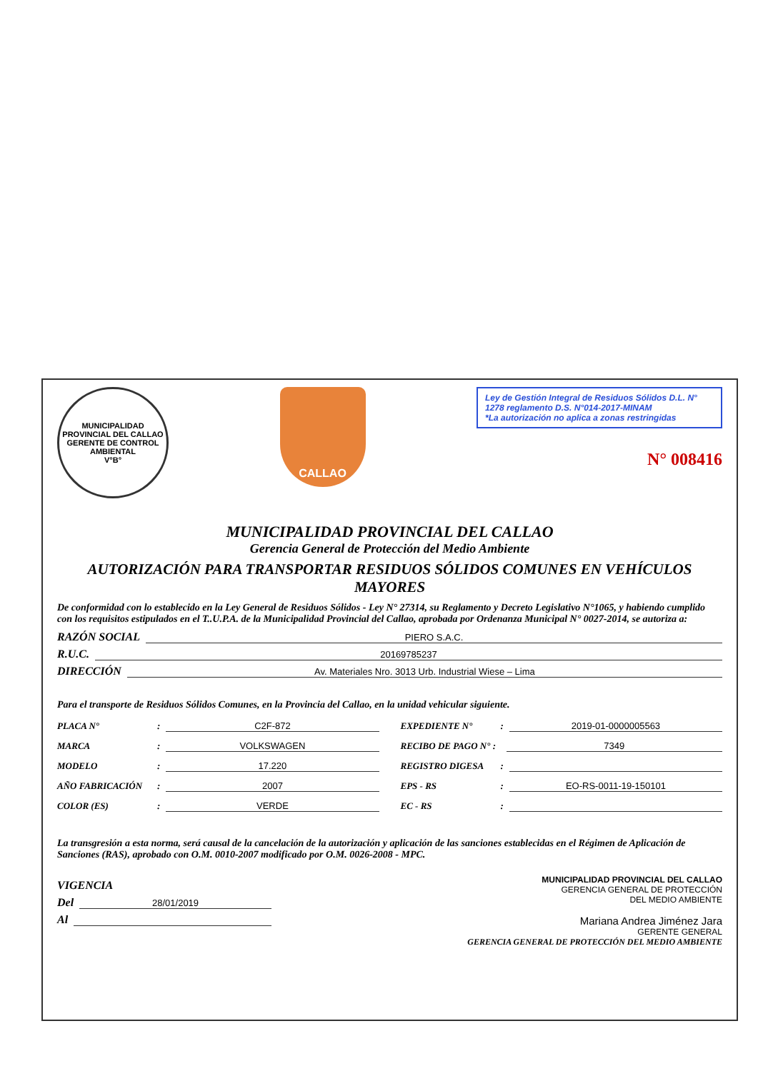MUNICIPALIDAD PROVINCIAL DEL CALLAO
GERENTE DE CONTROL AMBIENTAL
V°B°
CALLAO
Ley de Gestión Integral de Residuos Sólidos D.L. N° 1278 reglamento D.S. N°014-2017-MINAM
*La autorización no aplica a zonas restringidas
N° 008416
MUNICIPALIDAD PROVINCIAL DEL CALLAO
Gerencia General de Protección del Medio Ambiente
AUTORIZACIÓN PARA TRANSPORTAR RESIDUOS SÓLIDOS COMUNES EN VEHÍCULOS MAYORES
De conformidad con lo establecido en la Ley General de Residuos Sólidos - Ley N° 27314, su Reglamento y Decreto Legislativo N°1065, y habiendo cumplido con los requisitos estipulados en el T..U.P.A. de la Municipalidad Provincial del Callao, aprobada por Ordenanza Municipal N° 0027-2014, se autoriza a:
RAZÓN SOCIAL PIERO S.A.C.
R.U.C. 20169785237
DIRECCIÓN Av. Materiales Nro. 3013 Urb. Industrial Wiese – Lima
Para el transporte de Residuos Sólidos Comunes, en la Provincia del Callao, en la unidad vehicular siguiente.
PLACA N° : C2F-872
EXPEDIENTE N° : 2019-01-0000005563
MARCA : VOLKSWAGEN
RECIBO DE PAGO N° : 7349
MODELO : 17.220
REGISTRO DIGESA :
AÑO FABRICACIÓN : 2007
EPS - RS : EO-RS-0011-19-150101
COLOR (ES) : VERDE
EC - RS :
La transgresión a esta norma, será causal de la cancelación de la autorización y aplicación de las sanciones establecidas en el Régimen de Aplicación de Sanciones (RAS), aprobado con O.M. 0010-2007 modificado por O.M. 0026-2008 - MPC.
VIGENCIA
Del 28/01/2019
Al
MUNICIPALIDAD PROVINCIAL DEL CALLAO
GERENCIA GENERAL DE PROTECCIÓN
DEL MEDIO AMBIENTE
Mariana Andrea Jiménez Jara
GERENTE GENERAL
GERENCIA GENERAL DE PROTECCIÓN DEL MEDIO AMBIENTE